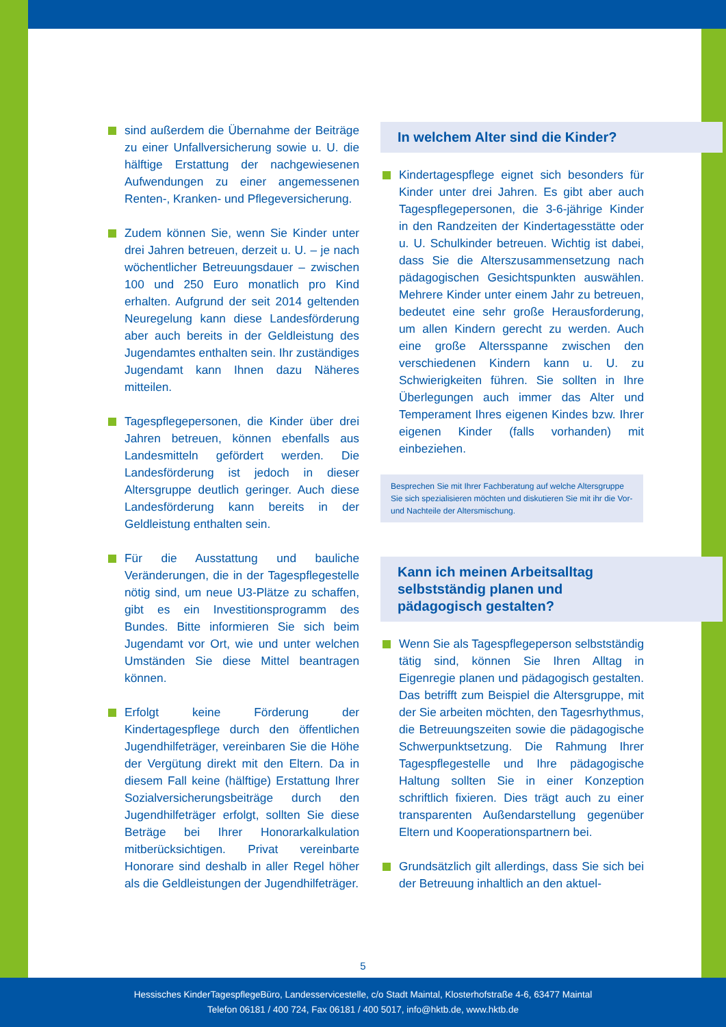sind außerdem die Übernahme der Beiträge zu einer Unfallversicherung sowie u. U. die hälftige Erstattung der nachgewiesenen Aufwendungen zu einer angemessenen Renten-, Kranken- und Pflegeversicherung.
Zudem können Sie, wenn Sie Kinder unter drei Jahren betreuen, derzeit u. U. – je nach wöchentlicher Betreuungsdauer – zwischen 100 und 250 Euro monatlich pro Kind erhalten. Aufgrund der seit 2014 geltenden Neuregelung kann diese Landesförderung aber auch bereits in der Geldleistung des Jugendamtes enthalten sein. Ihr zuständiges Jugendamt kann Ihnen dazu Näheres mitteilen.
Tagespflegepersonen, die Kinder über drei Jahren betreuen, können ebenfalls aus Landesmitteln gefördert werden. Die Landesförderung ist jedoch in dieser Altersgruppe deutlich geringer. Auch diese Landesförderung kann bereits in der Geldleistung enthalten sein.
Für die Ausstattung und bauliche Veränderungen, die in der Tagespflegestelle nötig sind, um neue U3-Plätze zu schaffen, gibt es ein Investitionsprogramm des Bundes. Bitte informieren Sie sich beim Jugendamt vor Ort, wie und unter welchen Umständen Sie diese Mittel beantragen können.
Erfolgt keine Förderung der Kindertagespflege durch den öffentlichen Jugendhilfeträger, vereinbaren Sie die Höhe der Vergütung direkt mit den Eltern. Da in diesem Fall keine (hälftige) Erstattung Ihrer Sozialversicherungsbeiträge durch den Jugendhilfeträger erfolgt, sollten Sie diese Beträge bei Ihrer Honorarkalkulation mitberücksichtigen. Privat vereinbarte Honorare sind deshalb in aller Regel höher als die Geldleistungen der Jugendhilfeträger.
In welchem Alter sind die Kinder?
Kindertagespflege eignet sich besonders für Kinder unter drei Jahren. Es gibt aber auch Tagespflegepersonen, die 3-6-jährige Kinder in den Randzeiten der Kindertagesstätte oder u. U. Schulkinder betreuen. Wichtig ist dabei, dass Sie die Alterszusammensetzung nach pädagogischen Gesichtspunkten auswählen. Mehrere Kinder unter einem Jahr zu betreuen, bedeutet eine sehr große Herausforderung, um allen Kindern gerecht zu werden. Auch eine große Altersspanne zwischen den verschiedenen Kindern kann u. U. zu Schwierigkeiten führen. Sie sollten in Ihre Überlegungen auch immer das Alter und Temperament Ihres eigenen Kindes bzw. Ihrer eigenen Kinder (falls vorhanden) mit einbeziehen.
Besprechen Sie mit Ihrer Fachberatung auf welche Altersgruppe Sie sich spezialisieren möchten und diskutieren Sie mit ihr die Vor- und Nachteile der Altersmischung.
Kann ich meinen Arbeitsalltag
selbstständig planen und
pädagogisch gestalten?
Wenn Sie als Tagespflegeperson selbstständig tätig sind, können Sie Ihren Alltag in Eigenregie planen und pädagogisch gestalten. Das betrifft zum Beispiel die Altersgruppe, mit der Sie arbeiten möchten, den Tagesrhythmus, die Betreuungszeiten sowie die pädagogische Schwerpunktsetzung. Die Rahmung Ihrer Tagespflegestelle und Ihre pädagogische Haltung sollten Sie in einer Konzeption schriftlich fixieren. Dies trägt auch zu einer transparenten Außendarstellung gegenüber Eltern und Kooperationspartnern bei.
Grundsätzlich gilt allerdings, dass Sie sich bei der Betreuung inhaltlich an den aktuel-
5
Hessisches KinderTagespflegeBüro, Landesservicestelle, c/o Stadt Maintal, Klosterhofstraße 4-6, 63477 Maintal
Telefon 06181 / 400 724, Fax 06181 / 400 5017, info@hktb.de, www.hktb.de